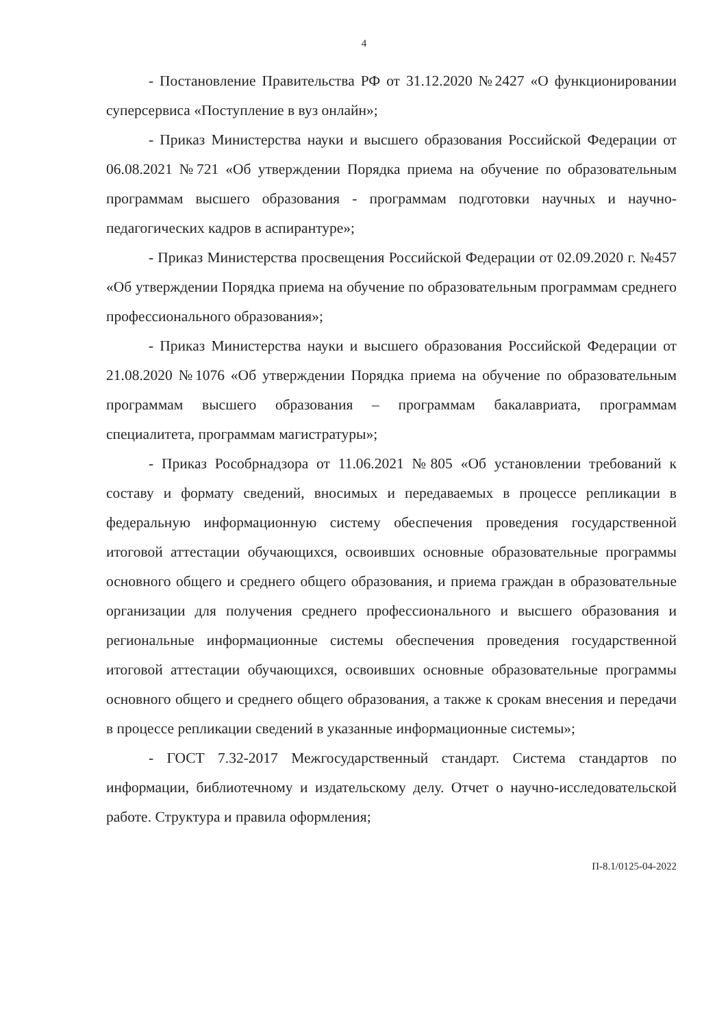4
- Постановление Правительства РФ от 31.12.2020 №2427 «О функционировании суперсервиса «Поступление в вуз онлайн»;
- Приказ Министерства науки и высшего образования Российской Федерации от 06.08.2021 №721 «Об утверждении Порядка приема на обучение по образовательным программам высшего образования - программам подготовки научных и научно-педагогических кадров в аспирантуре»;
- Приказ Министерства просвещения Российской Федерации от 02.09.2020 г. №457 «Об утверждении Порядка приема на обучение по образовательным программам среднего профессионального образования»;
- Приказ Министерства науки и высшего образования Российской Федерации от 21.08.2020 №1076 «Об утверждении Порядка приема на обучение по образовательным программам высшего образования – программам бакалавриата, программам специалитета, программам магистратуры»;
- Приказ Рособрнадзора от 11.06.2021 №805 «Об установлении требований к составу и формату сведений, вносимых и передаваемых в процессе репликации в федеральную информационную систему обеспечения проведения государственной итоговой аттестации обучающихся, освоивших основные образовательные программы основного общего и среднего общего образования, и приема граждан в образовательные организации для получения среднего профессионального и высшего образования и региональные информационные системы обеспечения проведения государственной итоговой аттестации обучающихся, освоивших основные образовательные программы основного общего и среднего общего образования, а также к срокам внесения и передачи в процессе репликации сведений в указанные информационные системы»;
- ГОСТ 7.32-2017 Межгосударственный стандарт. Система стандартов по информации, библиотечному и издательскому делу. Отчет о научно-исследовательской работе. Структура и правила оформления;
П-8.1/0125-04-2022